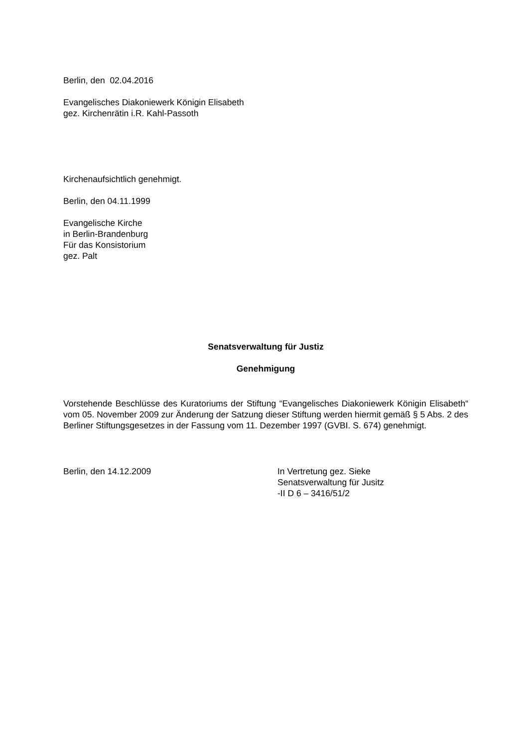Berlin, den 02.04.2016
Evangelisches Diakoniewerk Königin Elisabeth
gez. Kirchenrätin i.R. Kahl-Passoth
Kirchenaufsichtlich genehmigt.
Berlin, den 04.11.1999
Evangelische Kirche
in Berlin-Brandenburg
Für das Konsistorium
gez. Palt
Senatsverwaltung für Justiz
Genehmigung
Vorstehende Beschlüsse des Kuratoriums der Stiftung “Evangelisches Diakoniewerk Königin Elisabeth“ vom 05. November 2009 zur Änderung der Satzung dieser Stiftung werden hiermit gemäß § 5 Abs. 2 des Berliner Stiftungsgesetzes in der Fassung vom 11. Dezember 1997 (GVBI. S. 674) genehmigt.
Berlin, den 14.12.2009 In Vertretung gez. Sieke
Senatsverwaltung für Jusitz
-II D 6 – 3416/51/2